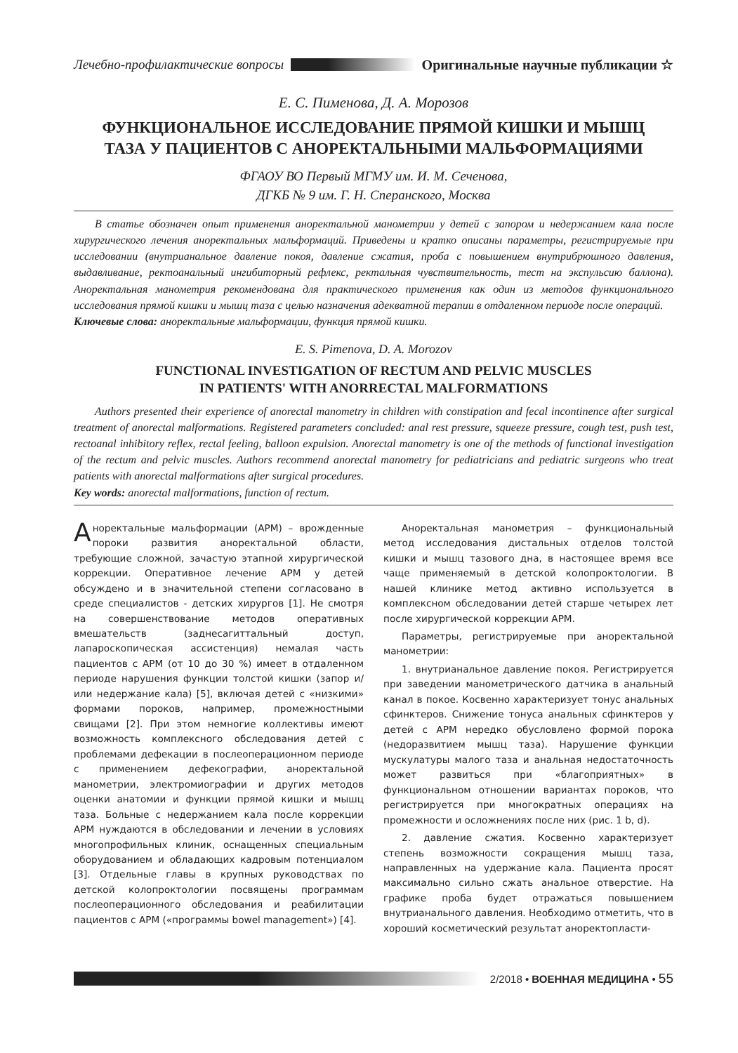Лечебно-профилактические вопросы Оригинальные научные публикации ☆
Е. С. Пименова, Д. А. Морозов
ФУНКЦИОНАЛЬНОЕ ИССЛЕДОВАНИЕ ПРЯМОЙ КИШКИ И МЫШЦ
ТАЗА У ПАЦИЕНТОВ С АНОРЕКТАЛЬНЫМИ МАЛЬФОРМАЦИЯМИ
ФГАОУ ВО Первый МГМУ им. И. М. Сеченова,
ДГКБ № 9 им. Г. Н. Сперанского, Москва
В статье обозначен опыт применения аноректальной манометрии у детей с запором и недержанием кала после хирургического лечения аноректальных мальформаций. Приведены и кратко описаны параметры, регистрируемые при исследовании (внутрианальное давление покоя, давление сжатия, проба с повышением внутрибрюшного давления, выдавливание, ректоанальный ингибиторный рефлекс, ректальная чувствительность, тест на экспульсию баллона). Аноректальная манометрия рекомендована для практического применения как один из методов функционального исследования прямой кишки и мышц таза с целью назначения адекватной терапии в отдаленном периоде после операций.
Ключевые слова: аноректальные мальформации, функция прямой кишки.
E. S. Pimenova, D. A. Morozov
FUNCTIONAL INVESTIGATION OF RECTUM AND PELVIC MUSCLES
IN PATIENTS' WITH ANORRECTAL MALFORMATIONS
Authors presented their experience of anorectal manometry in children with constipation and fecal incontinence after surgical treatment of anorectal malformations. Registered parameters concluded: anal rest pressure, squeeze pressure, cough test, push test, rectoanal inhibitory reflex, rectal feeling, balloon expulsion. Anorectal manometry is one of the methods of functional investigation of the rectum and pelvic muscles. Authors recommend anorectal manometry for pediatricians and pediatric surgeons who treat patients with anorectal malformations after surgical procedures.
Key words: anorectal malformations, function of rectum.
Аноректальные мальформации (АРМ) – врожденные пороки развития аноректальной области, требующие сложной, зачастую этапной хирургической коррекции. Оперативное лечение АРМ у детей обсуждено и в значительной степени согласовано в среде специалистов - детских хирургов [1]. Не смотря на совершенствование методов оперативных вмешательств (заднесагиттальный доступ, лапароскопическая ассистенция) немалая часть пациентов с АРМ (от 10 до 30 %) имеет в отдаленном периоде нарушения функции толстой кишки (запор и/или недержание кала) [5], включая детей с «низкими» формами пороков, например, промежностными свищами [2]. При этом немногие коллективы имеют возможность комплексного обследования детей с проблемами дефекации в послеоперационном периоде с применением дефекографии, аноректальной манометрии, электромиографии и других методов оценки анатомии и функции прямой кишки и мышц таза. Больные с недержанием кала после коррекции АРМ нуждаются в обследовании и лечении в условиях многопрофильных клиник, оснащенных специальным оборудованием и обладающих кадровым потенциалом [3]. Отдельные главы в крупных руководствах по детской колопроктологии посвящены программам послеоперационного обследования и реабилитации пациентов с АРМ («программы bowel management») [4].
Аноректальная манометрия – функциональный метод исследования дистальных отделов толстой кишки и мышц тазового дна, в настоящее время все чаще применяемый в детской колопроктологии. В нашей клинике метод активно используется в комплексном обследовании детей старше четырех лет после хирургической коррекции АРМ.
Параметры, регистрируемые при аноректальной манометрии:
1. внутрианальное давление покоя. Регистрируется при заведении манометрического датчика в анальный канал в покое. Косвенно характеризует тонус анальных сфинктеров. Снижение тонуса анальных сфинктеров у детей с АРМ нередко обусловлено формой порока (недоразвитием мышц таза). Нарушение функции мускулатуры малого таза и анальная недостаточность может развиться при «благоприятных» в функциональном отношении вариантах пороков, что регистрируется при многократных операциях на промежности и осложнениях после них (рис. 1 b, d).
2. давление сжатия. Косвенно характеризует степень возможности сокращения мышц таза, направленных на удержание кала. Пациента просят максимально сильно сжать анальное отверстие. На графике проба будет отражаться повышением внутрианального давления. Необходимо отметить, что в хороший косметический результат аноректопласти-
2/2018 • ВОЕННАЯ МЕДИЦИНА • 55